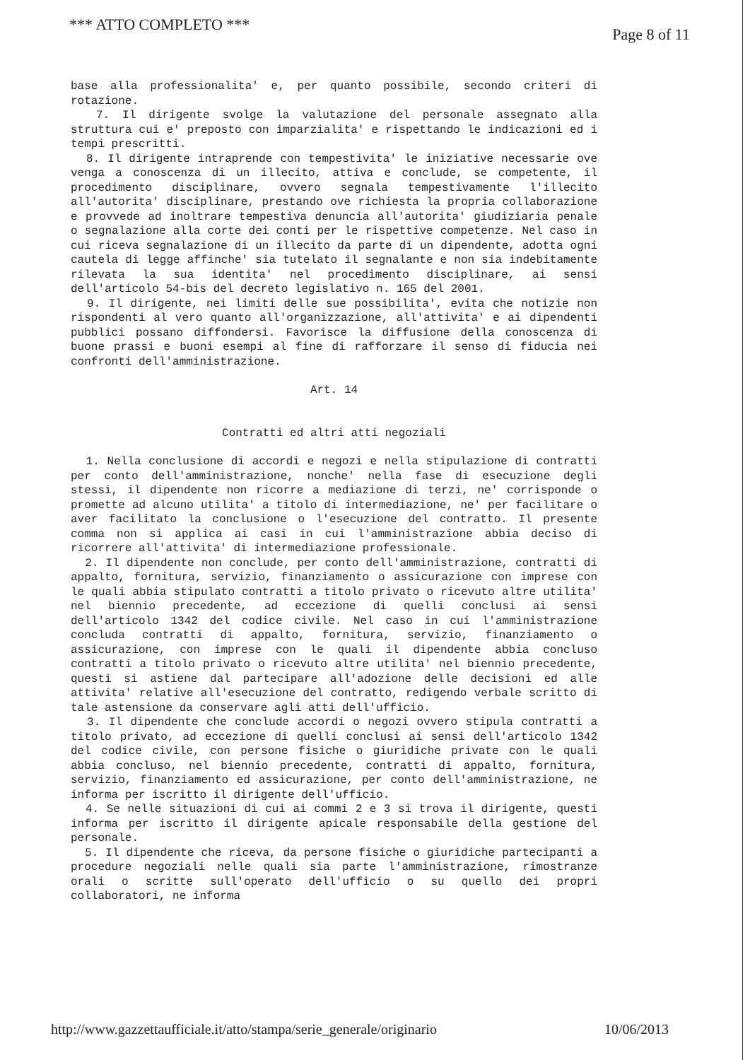*** ATTO COMPLETO *** Page 8 of 11
base alla professionalita' e, per quanto possibile, secondo criteri di rotazione.
7. Il dirigente svolge la valutazione del personale assegnato alla struttura cui e' preposto con imparzialita' e rispettando le indicazioni ed i tempi prescritti.
8. Il dirigente intraprende con tempestivita' le iniziative necessarie ove venga a conoscenza di un illecito, attiva e conclude, se competente, il procedimento disciplinare, ovvero segnala tempestivamente l'illecito all'autorita' disciplinare, prestando ove richiesta la propria collaborazione e provvede ad inoltrare tempestiva denuncia all'autorita' giudiziaria penale o segnalazione alla corte dei conti per le rispettive competenze. Nel caso in cui riceva segnalazione di un illecito da parte di un dipendente, adotta ogni cautela di legge affinche' sia tutelato il segnalante e non sia indebitamente rilevata la sua identita' nel procedimento disciplinare, ai sensi dell'articolo 54-bis del decreto legislativo n. 165 del 2001.
9. Il dirigente, nei limiti delle sue possibilita', evita che notizie non rispondenti al vero quanto all'organizzazione, all'attivita' e ai dipendenti pubblici possano diffondersi. Favorisce la diffusione della conoscenza di buone prassi e buoni esempi al fine di rafforzare il senso di fiducia nei confronti dell'amministrazione.
Art. 14
Contratti ed altri atti negoziali
1. Nella conclusione di accordi e negozi e nella stipulazione di contratti per conto dell'amministrazione, nonche' nella fase di esecuzione degli stessi, il dipendente non ricorre a mediazione di terzi, ne' corrisponde o promette ad alcuno utilita' a titolo di intermediazione, ne' per facilitare o aver facilitato la conclusione o l'esecuzione del contratto. Il presente comma non si applica ai casi in cui l'amministrazione abbia deciso di ricorrere all'attivita' di intermediazione professionale.
2. Il dipendente non conclude, per conto dell'amministrazione, contratti di appalto, fornitura, servizio, finanziamento o assicurazione con imprese con le quali abbia stipulato contratti a titolo privato o ricevuto altre utilita' nel biennio precedente, ad eccezione di quelli conclusi ai sensi dell'articolo 1342 del codice civile. Nel caso in cui l'amministrazione concluda contratti di appalto, fornitura, servizio, finanziamento o assicurazione, con imprese con le quali il dipendente abbia concluso contratti a titolo privato o ricevuto altre utilita' nel biennio precedente, questi si astiene dal partecipare all'adozione delle decisioni ed alle attivita' relative all'esecuzione del contratto, redigendo verbale scritto di tale astensione da conservare agli atti dell'ufficio.
3. Il dipendente che conclude accordi o negozi ovvero stipula contratti a titolo privato, ad eccezione di quelli conclusi ai sensi dell'articolo 1342 del codice civile, con persone fisiche o giuridiche private con le quali abbia concluso, nel biennio precedente, contratti di appalto, fornitura, servizio, finanziamento ed assicurazione, per conto dell'amministrazione, ne informa per iscritto il dirigente dell'ufficio.
4. Se nelle situazioni di cui ai commi 2 e 3 si trova il dirigente, questi informa per iscritto il dirigente apicale responsabile della gestione del personale.
5. Il dipendente che riceva, da persone fisiche o giuridiche partecipanti a procedure negoziali nelle quali sia parte l'amministrazione, rimostranze orali o scritte sull'operato dell'ufficio o su quello dei propri collaboratori, ne informa
http://www.gazzettaufficiale.it/atto/stampa/serie_generale/originario 10/06/2013